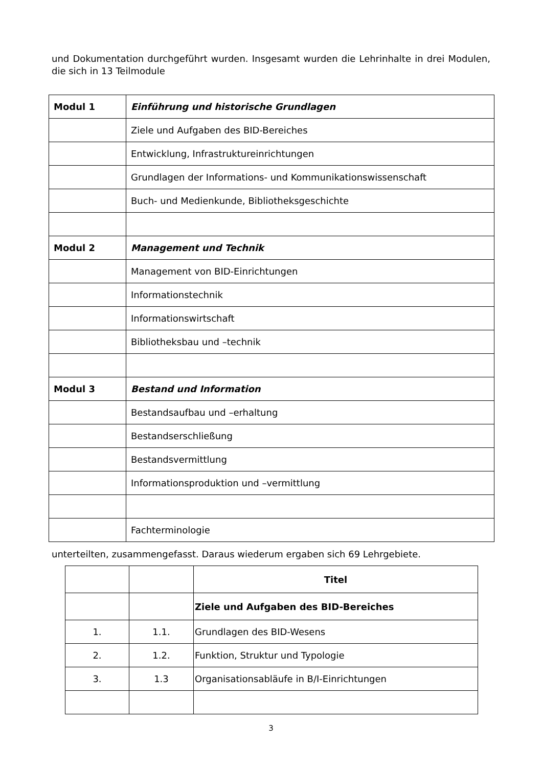und Dokumentation durchgeführt wurden. Insgesamt wurden die Lehrinhalte in drei Modulen, die sich in 13 Teilmodule
| Modul 1 | Einführung und historische Grundlagen |
| | Ziele und Aufgaben des BID-Bereiches |
| | Entwicklung, Infrastruktureinrichtungen |
| | Grundlagen der Informations- und Kommunikationswissenschaft |
| | Buch- und Medienkunde, Bibliotheksgeschichte |
| Modul 2 | Management und Technik |
| | Management von BID-Einrichtungen |
| | Informationstechnik |
| | Informationswirtschaft |
| | Bibliotheksbau und –technik |
| Modul 3 | Bestand und Information |
| | Bestandsaufbau und –erhaltung |
| | Bestandserschließung |
| | Bestandsvermittlung |
| | Informationsproduktion und –vermittlung |
| | Fachterminologie |
unterteilten, zusammengefasst. Daraus wiederum ergaben sich 69 Lehrgebiete.
| | | Titel |
| | | Ziele und Aufgaben des BID-Bereiches |
| 1. | 1.1. | Grundlagen des BID-Wesens |
| 2. | 1.2. | Funktion, Struktur und Typologie |
| 3. | 1.3 | Organisationsabläufe in B/I-Einrichtungen |
3